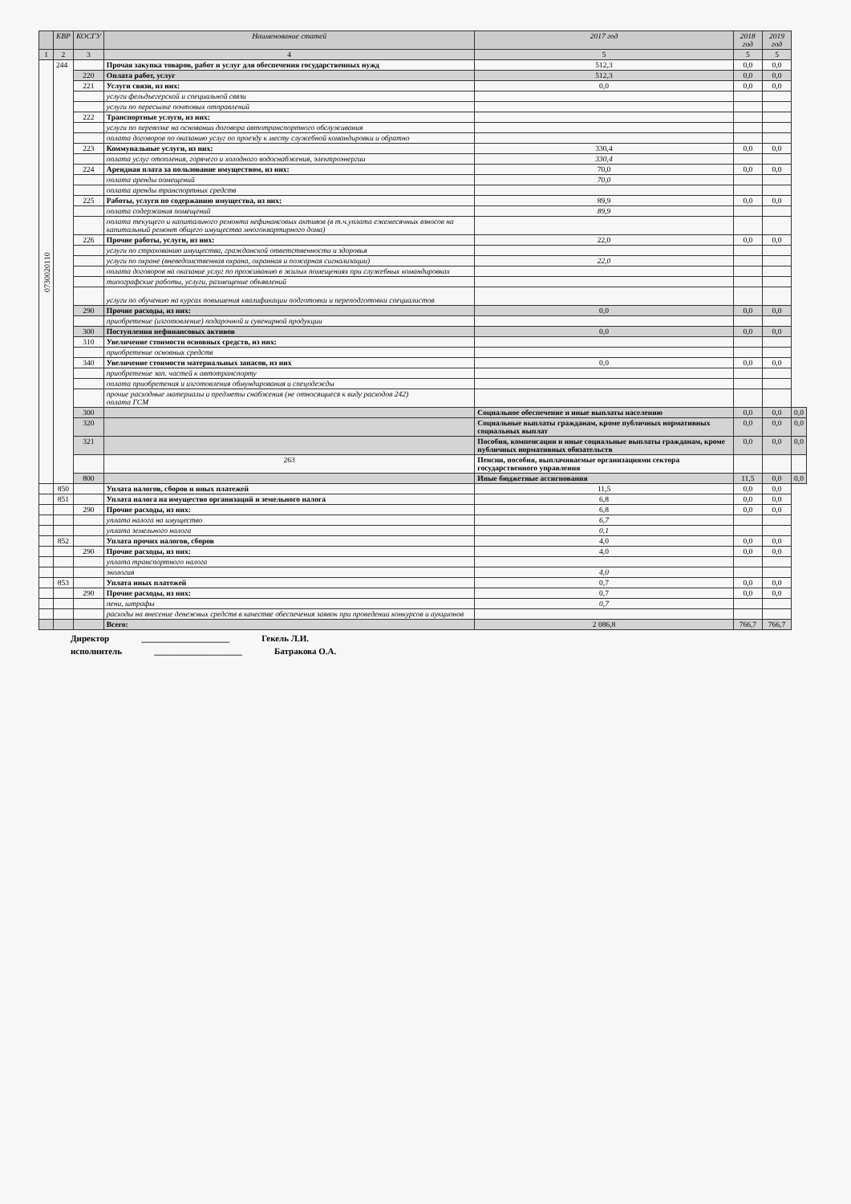| | КВР | КОСГУ | Наименование статей | 2017 год | 2018 год | 2019 год | |
| --- | --- | --- | --- | --- | --- | --- | --- |
| 1 | 2 | 3 | 4 | 5 | 5 | 5 | |
| 0730020110 | 244 | | Прочая закупка товаров, работ и услуг для обеспечения государственных нужд | 512,3 | 0,0 | 0,0 | |
| | | 220 | Оплата работ, услуг | 512,3 | 0,0 | 0,0 | |
| | | 221 | Услуги связи, из них: | 0,0 | 0,0 | 0,0 | |
| | | | услуги фельдъегерской и специальной связи | | | | |
| | | | услуги по пересылке почтовых отправлений | | | | |
| | | 222 | Транспортные услуги, из них: | | | | |
| | | | услуги по перевозке на основании договора автотранспортного обслуживания | | | | |
| | | | оплата договоров по оказанию услуг по проезду к месту служебной командировки и обратно | | | | |
| | | 223 | Коммунальные услуги, из них: | 330,4 | 0,0 | 0,0 | |
| | | | оплата услуг отопления, горячего и холодного водоснабжения, электроэнергии | 330,4 | | | |
| | | 224 | Арендная плата за пользование имуществом, из них: | 70,0 | 0,0 | 0,0 | |
| | | | оплата аренды помещений | 70,0 | | | |
| | | | оплата аренды транспортных средств | | | | |
| | | 225 | Работы, услуги по содержанию имущества, из них: | 89,9 | 0,0 | 0,0 | |
| | | | оплата содержания помещений | 89,9 | | | |
| | | | оплата текущего и капитального ремонта нефинансовых активов (в т.ч.уплата ежемесячных взносов на капитальный ремонт общего имущества многоквартирного дома) | | | | |
| | | 226 | Прочие работы, услуги, из них: | 22,0 | 0,0 | 0,0 | |
| | | | услуги по страхованию имущества, гражданской ответственности и здоровья | | | | |
| | | | услуги по охране (вневедомственная охрана, охранная и пожарная сигнализации) | 22,0 | | | |
| | | | оплата договоров на оказание услуг по проживанию в жилых помещениях при служебных командировках | | | | |
| | | | типографские работы, услуги, размещение объявлений | | | | |
| | | | услуги по обучению на курсах повышения квалификации подготовки и переподготовки специалистов | | | | |
| | | 290 | Прочие расходы, из них: | 0,0 | 0,0 | 0,0 | |
| | | | приобретение (изготовление) подарочной и сувенирной продукции | | | | |
| | | 300 | Поступления нефинансовых активов | 0,0 | 0,0 | 0,0 | |
| | | 310 | Увеличение стоимости основных средств, из них: | | | | |
| | | | приобретение основных средств | | | | |
| | | 340 | Увеличение стоимости материальных запасов, из них | 0,0 | 0,0 | 0,0 | |
| | | | приобретение зап. частей к автотранспорту | | | | |
| | | | оплата приобретения и изготовления обмундирования и спецодежды | | | | |
| | | | прочие расходные материалы и предметы снабжения (не относящиеся к виду расходов 242) оплата ГСМ | | | | |
| | | 300 | | Социальное обеспечение и иные выплаты населению | 0,0 | 0,0 | 0,0 |
| | | 320 | | Социальные выплаты гражданам, кроме публичных нормативных социальных выплат | 0,0 | 0,0 | 0,0 |
| | | 321 | | Пособия, компенсации и иные социальные выплаты гражданам, кроме публичных нормативных обязательств | 0,0 | 0,0 | 0,0 |
| | | | 263 | Пенсии, пособия, выплачиваемые организациями сектора государственного управления | | | |
| | | 800 | | Иные бюджетные ассигнования | 11,5 | 0,0 | 0,0 |
| | 850 | | Уплата налогов, сборов и иных платежей | 11,5 | 0,0 | 0,0 | |
| | 851 | | Уплата налога на имущество организаций и земельного налога | 6,8 | 0,0 | 0,0 | |
| | | 290 | Прочие расходы, из них: | 6,8 | 0,0 | 0,0 | |
| | | | уплата налога на имущество | 6,7 | | | |
| | | | уплата земельного налога | 0,1 | | | |
| | 852 | | Уплата прочих налогов, сборов | 4,0 | 0,0 | 0,0 | |
| | | 290 | Прочие расходы, из них: | 4,0 | 0,0 | 0,0 | |
| | | | уплата транспортного налога | | | | |
| | | | экология | 4,0 | | | |
| | 853 | | Уплата иных платежей | 0,7 | 0,0 | 0,0 | |
| | | 290 | Прочие расходы, из них: | 0,7 | 0,0 | 0,0 | |
| | | | пени, штрафы | 0,7 | | | |
| | | | расходы на внесение денежных средств в качестве обеспечения заявок при проведении конкурсов и аукционов | | | | |
| | | | Всего: | 2 086,8 | 766,7 | 766,7 | |
Директор ____________________ Гекель Л.И.
исполнитель ____________________ Батракова О.А.